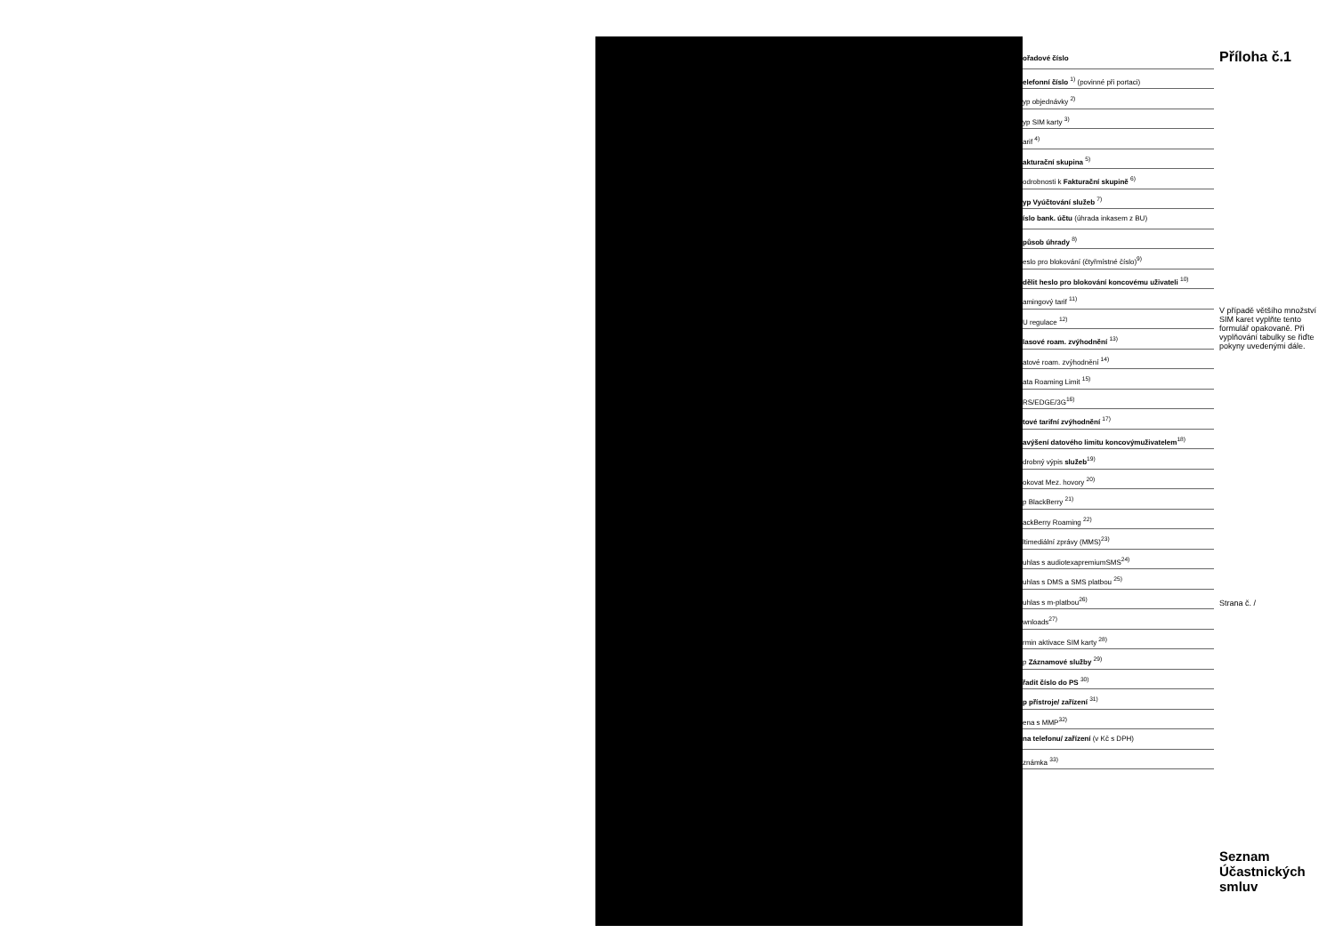ořadové číslo
elefonní číslo <sup>1)</sup> (povinné při portaci)
yp objednávky <sup>2)</sup>
yp SIM karty <sup>3)</sup>
arif <sup>4)</sup>
akturační skupina <sup>5)</sup>
odrobnosti k Fakturační skupině <sup>6)</sup>
yp Vyúčtování služeb <sup>7)</sup>
íslo bank. účtu (úhrada inkasem z BU)
působ úhrady <sup>8)</sup>
eslo pro blokování (čtyřmístné číslo)<sup>9)</sup>
dělit heslo pro blokování koncovému uživateli <sup>10)</sup>
amingový tarif <sup>11)</sup>
U regulace <sup>12)</sup>
lasové roam. zvýhodnění <sup>13)</sup>
atové roam. zvýhodnění <sup>14)</sup>
ata Roaming Limit <sup>15)</sup>
RS/EDGE/3G<sup>16)</sup>
tové tarifní zvýhodnění <sup>17)</sup>
avýšení datového limitu koncovýmuživatelem<sup>18)</sup>
drobný výpis služeb<sup>19)</sup>
okovat Mez. hovory <sup>20)</sup>
p BlackBerry <sup>21)</sup>
ackBerry Roaming <sup>22)</sup>
ltimediální zprávy (MMS)<sup>23)</sup>
uhlas s audiotexapremiumSMS<sup>24)</sup>
uhlas s DMS a SMS platbou <sup>25)</sup>
uhlas s m-platbou<sup>26)</sup>
wnloads<sup>27)</sup>
rmin aktivace SIM karty <sup>28)</sup>
p Záznamové služby <sup>29)</sup>
řadit číslo do PS <sup>30)</sup>
p přístroje/ zařízení <sup>31)</sup>
ena s MMP<sup>32)</sup>
na telefonu/ zařízení (v Kč s DPH)
známka <sup>33)</sup>
Příloha č.1
V případě většího množství SIM karet vyplňte tento formulář opakovaně. Při vyplňování tabulky se řiďte pokyny uvedenými dále.
Strana č. /
Seznam Účastnických smluv